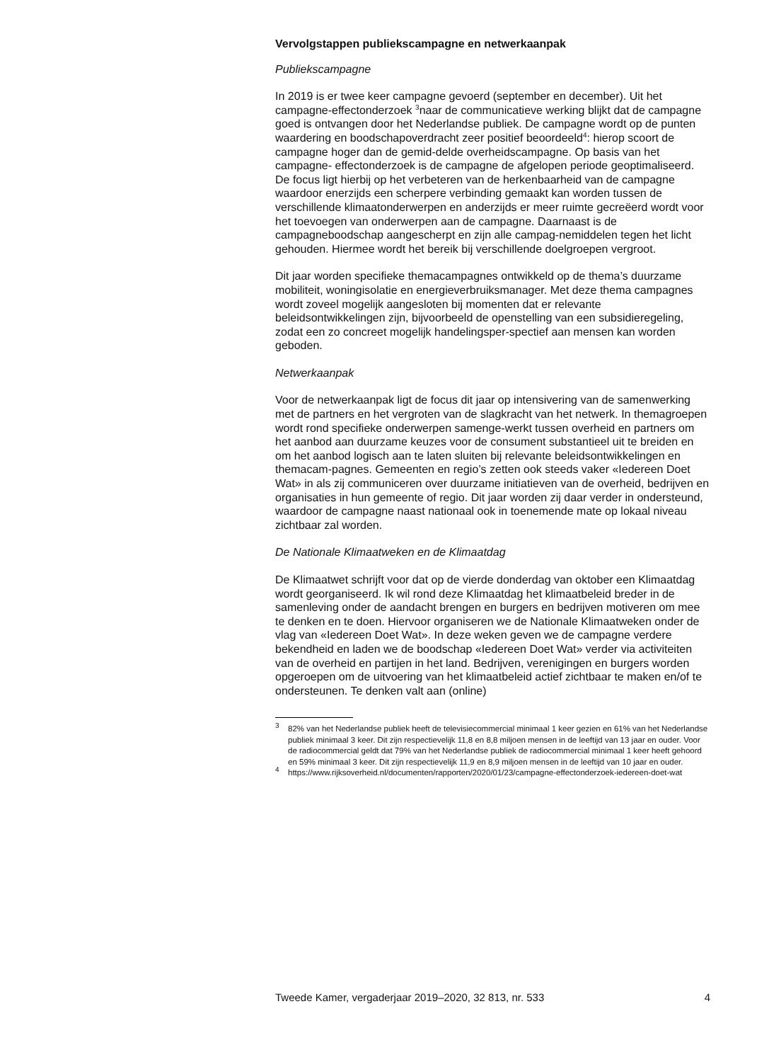Vervolgstappen publiekscampagne en netwerkaanpak
Publiekscampagne
In 2019 is er twee keer campagne gevoerd (september en december). Uit het campagne-effectonderzoek <sup>3</sup>naar de communicatieve werking blijkt dat de campagne goed is ontvangen door het Nederlandse publiek. De campagne wordt op de punten waardering en boodschapoverdracht zeer positief beoordeeld<sup>4</sup>: hierop scoort de campagne hoger dan de gemid-delde overheidscampagne. Op basis van het campagne- effectonderzoek is de campagne de afgelopen periode geoptimaliseerd. De focus ligt hierbij op het verbeteren van de herkenbaarheid van de campagne waardoor enerzijds een scherpere verbinding gemaakt kan worden tussen de verschillende klimaatonderwerpen en anderzijds er meer ruimte gecreëerd wordt voor het toevoegen van onderwerpen aan de campagne. Daarnaast is de campagneboodschap aangescherpt en zijn alle campag-nemiddelen tegen het licht gehouden. Hiermee wordt het bereik bij verschillende doelgroepen vergroot.
Dit jaar worden specifieke themacampagnes ontwikkeld op de thema’s duurzame mobiliteit, woningisolatie en energieverbruiksmanager. Met deze thema campagnes wordt zoveel mogelijk aangesloten bij momenten dat er relevante beleidsontwikkelingen zijn, bijvoorbeeld de openstelling van een subsidieregeling, zodat een zo concreet mogelijk handelingsper-spectief aan mensen kan worden geboden.
Netwerkaanpak
Voor de netwerkaanpak ligt de focus dit jaar op intensivering van de samenwerking met de partners en het vergroten van de slagkracht van het netwerk. In themagroepen wordt rond specifieke onderwerpen samenge-werkt tussen overheid en partners om het aanbod aan duurzame keuzes voor de consument substantieel uit te breiden en om het aanbod logisch aan te laten sluiten bij relevante beleidsontwikkelingen en themacam-pagnes. Gemeenten en regio’s zetten ook steeds vaker «Iedereen Doet Wat» in als zij communiceren over duurzame initiatieven van de overheid, bedrijven en organisaties in hun gemeente of regio. Dit jaar worden zij daar verder in ondersteund, waardoor de campagne naast nationaal ook in toenemende mate op lokaal niveau zichtbaar zal worden.
De Nationale Klimaatweken en de Klimaatdag
De Klimaatwet schrijft voor dat op de vierde donderdag van oktober een Klimaatdag wordt georganiseerd. Ik wil rond deze Klimaatdag het klimaatbeleid breder in de samenleving onder de aandacht brengen en burgers en bedrijven motiveren om mee te denken en te doen. Hiervoor organiseren we de Nationale Klimaatweken onder de vlag van «Iedereen Doet Wat». In deze weken geven we de campagne verdere bekendheid en laden we de boodschap «Iedereen Doet Wat» verder via activiteiten van de overheid en partijen in het land. Bedrijven, verenigingen en burgers worden opgeroepen om de uitvoering van het klimaatbeleid actief zichtbaar te maken en/of te ondersteunen. Te denken valt aan (online)
<sup>3</sup>
82% van het Nederlandse publiek heeft de televisiecommercial minimaal 1 keer gezien en 61% van het Nederlandse publiek minimaal 3 keer. Dit zijn respectievelijk 11,8 en 8,8 miljoen mensen in de leeftijd van 13 jaar en ouder. Voor de radiocommercial geldt dat 79% van het Nederlandse publiek de radiocommercial minimaal 1 keer heeft gehoord en 59% minimaal 3 keer. Dit zijn respectievelijk 11,9 en 8,9 miljoen mensen in de leeftijd van 10 jaar en ouder.
<sup>4</sup>
https://www.rijksoverheid.nl/documenten/rapporten/2020/01/23/campagne-effectonderzoek-iedereen-doet-wat
Tweede Kamer, vergaderjaar 2019–2020, 32 813, nr. 533 4